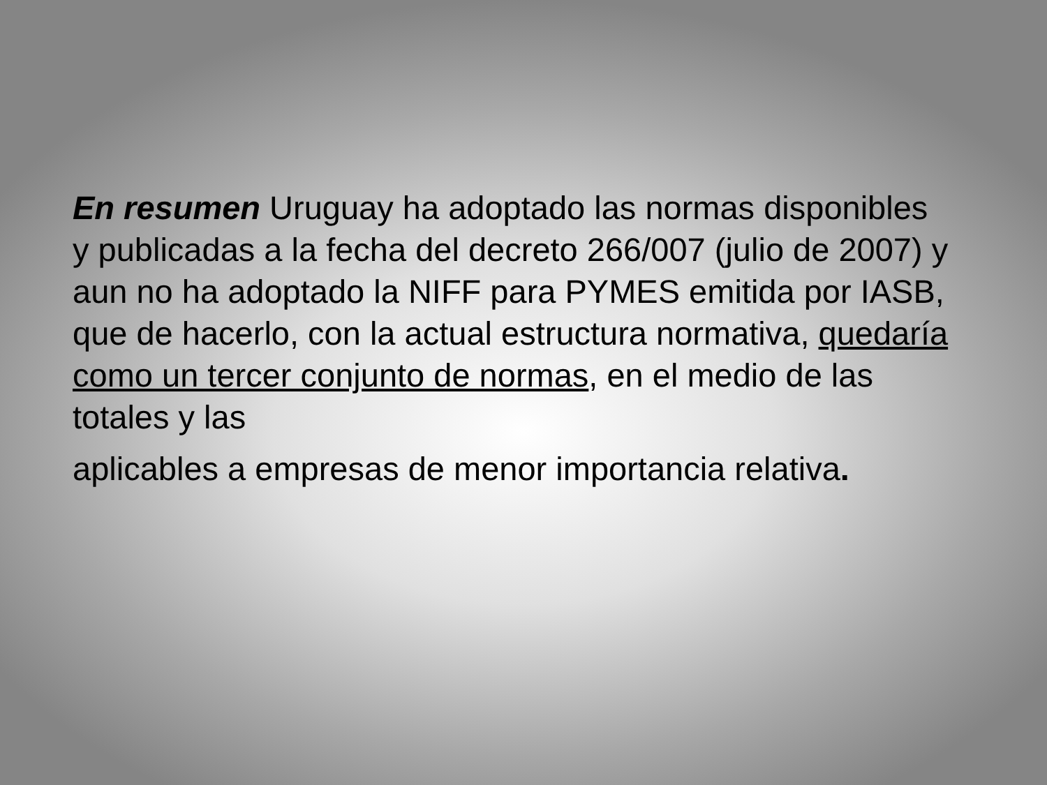En resumen Uruguay ha adoptado las normas disponibles y publicadas a la fecha del decreto 266/007 (julio de 2007) y aun no ha adoptado la NIFF para PYMES emitida por IASB, que de hacerlo, con la actual estructura normativa, quedaría como un tercer conjunto de normas, en el medio de las totales y las
aplicables a empresas de menor importancia relativa.